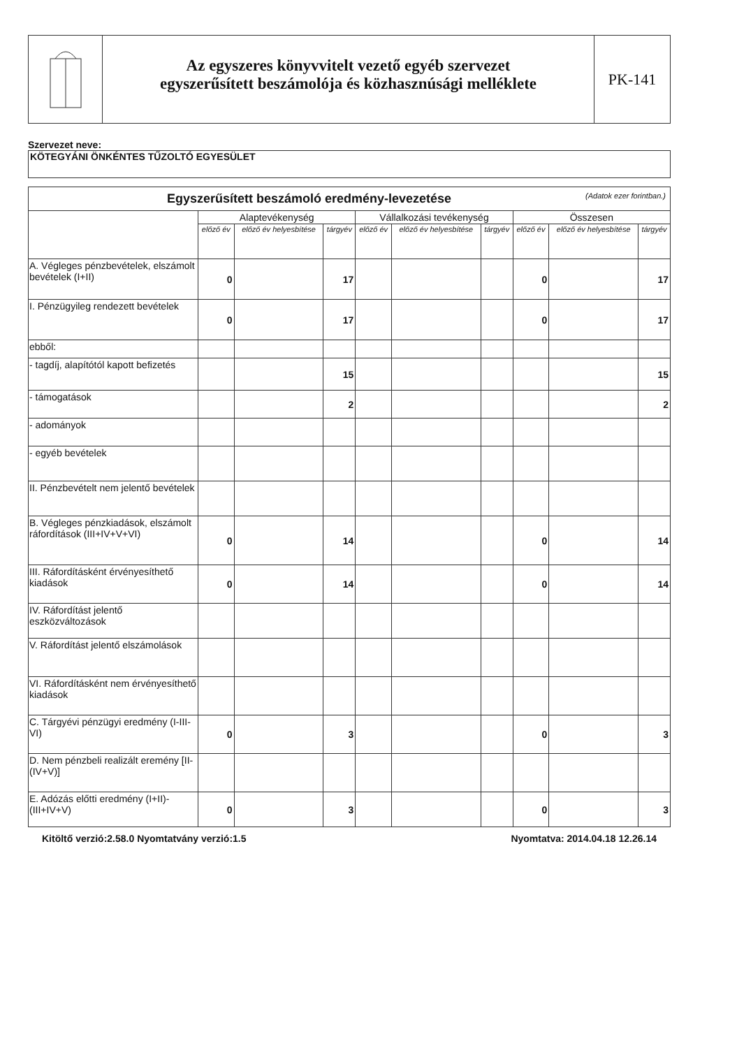Az egyszeres könyvvitelt vezető egyéb szervezet
egyszerűsített beszámolója és közhasznúsági melléklete
PK-141
Szervezet neve:
KÖTEGYÁNI ÖNKÉNTES TŰZOLTÓ EGYESÜLET
| Egyszerűsített beszámoló eredmény-levezetése (Adatok ezer forintban.) | | | | | | | | | |
| --- | --- | --- | --- | --- | --- | --- | --- | --- | --- |
| | Alaptevékenység | | | Vállalkozási tevékenység | | | Összesen | | |
| | előző év | előző év helyesbítése | tárgyév | előző év | előző év helyesbítése | tárgyév | előző év | előző év helyesbítése | tárgyév |
| A. Végleges pénzbevételek, elszámolt bevételek (I+II) | 0 | | 17 | | | | 0 | | 17 |
| I. Pénzügyileg rendezett bevételek | 0 | | 17 | | | | 0 | | 17 |
| ebből: | | | | | | | | | |
| - tagdíj, alapítótól kapott befizetés | | | 15 | | | | | | 15 |
| - támogatások | | | 2 | | | | | | 2 |
| - adományok | | | | | | | | | |
| - egyéb bevételek | | | | | | | | | |
| II. Pénzbevételt nem jelentő bevételek | | | | | | | | | |
| B. Végleges pénzkiadások, elszámolt ráfordítások (III+IV+V+VI) | 0 | | 14 | | | | 0 | | 14 |
| III. Ráfordításként érvényesíthető kiadások | 0 | | 14 | | | | 0 | | 14 |
| IV. Ráfordítást jelentő eszközváltozások | | | | | | | | | |
| V. Ráfordítást jelentő elszámolások | | | | | | | | | |
| VI. Ráfordításként nem érvényesíthető kiadások | | | | | | | | | |
| C. Tárgyévi pénzügyi eredmény (I-III-VI) | 0 | | 3 | | | | 0 | | 3 |
| D. Nem pénzbeli realizált eremény [II-(IV+V)] | | | | | | | | | |
| E. Adózás előtti eredmény (I+II)-(III+IV+V) | 0 | | 3 | | | | 0 | | 3 |
Kitöltő verzió:2.58.0 Nyomtatvány verzió:1.5 Nyomtatva: 2014.04.18 12.26.14